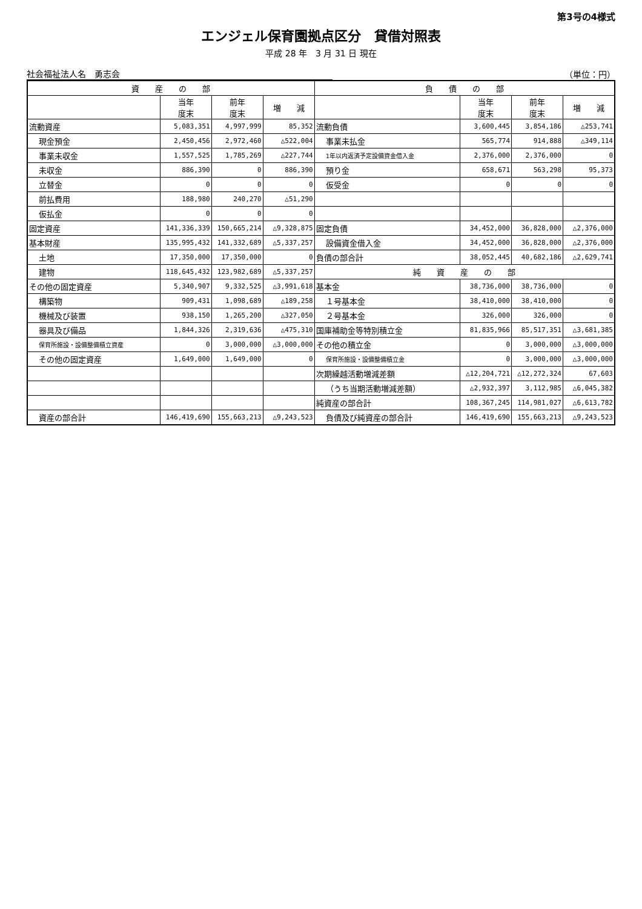第3号の4様式
エンジェル保育園拠点区分　貸借対照表
平成 28 年　3 月 31 日 現在
社会福祉法人名　勇志会 （単位：円）
| 資 産 の 部 | | | | 負 債 の 部 | | | |
| --- | --- | --- | --- | --- | --- | --- | --- |
| | 当年 度末 | 前年 度末 | 増 減 | | 当年 度末 | 前年 度末 | 増 減 |
| 流動資産 | 5,083,351 | 4,997,999 | 85,352 | 流動負債 | 3,600,445 | 3,854,186 | △253,741 |
| 現金預金 | 2,450,456 | 2,972,460 | △522,004 | 事業未払金 | 565,774 | 914,888 | △349,114 |
| 事業未収金 | 1,557,525 | 1,785,269 | △227,744 | 1年以内返済予定設備資金借入金 | 2,376,000 | 2,376,000 | 0 |
| 未収金 | 886,390 | 0 | 886,390 | 預り金 | 658,671 | 563,298 | 95,373 |
| 立替金 | 0 | 0 | 0 | 仮受金 | 0 | 0 | 0 |
| 前払費用 | 188,980 | 240,270 | △51,290 | | | | |
| 仮払金 | 0 | 0 | 0 | | | | |
| 固定資産 | 141,336,339 | 150,665,214 | △9,328,875 | 固定負債 | 34,452,000 | 36,828,000 | △2,376,000 |
| 基本財産 | 135,995,432 | 141,332,689 | △5,337,257 | 設備資金借入金 | 34,452,000 | 36,828,000 | △2,376,000 |
| 土地 | 17,350,000 | 17,350,000 | 0 | 負債の部合計 | 38,052,445 | 40,682,186 | △2,629,741 |
| 建物 | 118,645,432 | 123,982,689 | △5,337,257 | 純 資 産 の 部 | | | |
| その他の固定資産 | 5,340,907 | 9,332,525 | △3,991,618 | 基本金 | 38,736,000 | 38,736,000 | 0 |
| 構築物 | 909,431 | 1,098,689 | △189,258 | １号基本金 | 38,410,000 | 38,410,000 | 0 |
| 機械及び装置 | 938,150 | 1,265,200 | △327,050 | ２号基本金 | 326,000 | 326,000 | 0 |
| 器具及び備品 | 1,844,326 | 2,319,636 | △475,310 | 国庫補助金等特別積立金 | 81,835,966 | 85,517,351 | △3,681,385 |
| 保育所施設・設備整備積立資産 | 0 | 3,000,000 | △3,000,000 | その他の積立金 | 0 | 3,000,000 | △3,000,000 |
| その他の固定資産 | 1,649,000 | 1,649,000 | 0 | 保育所施設・設備整備積立金 | 0 | 3,000,000 | △3,000,000 |
| | | | | 次期繰越活動増減差額 | △12,204,721 | △12,272,324 | 67,603 |
| | | | | （うち当期活動増減差額） | △2,932,397 | 3,112,985 | △6,045,382 |
| | | | | 純資産の部合計 | 108,367,245 | 114,981,027 | △6,613,782 |
| 資産の部合計 | 146,419,690 | 155,663,213 | △9,243,523 | 負債及び純資産の部合計 | 146,419,690 | 155,663,213 | △9,243,523 |